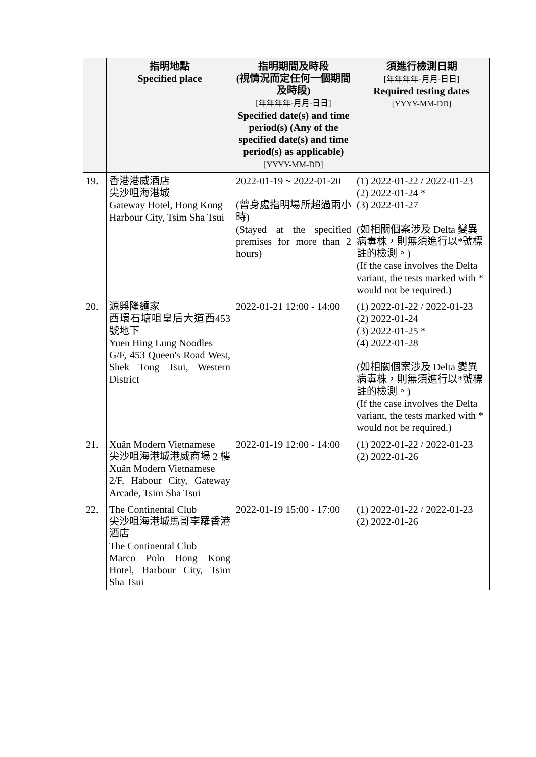| | 指明地點 Specified place | 指明期間及時段 (視情況而定任何一個期間及時段) [年年年年-月月-日日] Specified date(s) and time period(s) (Any of the specified date(s) and time period(s) as applicable) [YYYY-MM-DD] | 須進行檢測日期 [年年年年-月月-日日] Required testing dates [YYYY-MM-DD] |
| --- | --- | --- | --- |
| 19. | 香港港威酒店 尖沙咀海港城 Gateway Hotel, Hong Kong Harbour City, Tsim Sha Tsui | 2022-01-19 ~ 2022-01-20 (曾身處指明場所超過兩小時) (Stayed at the specified premises for more than 2 hours) | (1) 2022-01-22 / 2022-01-23 (2) 2022-01-24 * (3) 2022-01-27 (如相關個案涉及 Delta 變異病毒株，則無須進行以*號標註的檢測。) (If the case involves the Delta variant, the tests marked with * would not be required.) |
| 20. | 源興隆麵家 西環石塘咀皇后大道西453號地下 Yuen Hing Lung Noodles G/F, 453 Queen's Road West, Shek Tong Tsui, Western District | 2022-01-21 12:00 - 14:00 | (1) 2022-01-22 / 2022-01-23 (2) 2022-01-24 (3) 2022-01-25 * (4) 2022-01-28 (如相關個案涉及 Delta 變異病毒株，則無須進行以*號標註的檢測。) (If the case involves the Delta variant, the tests marked with * would not be required.) |
| 21. | Xuân Modern Vietnamese 尖沙咀海港城港威商場 2 樓 Xuân Modern Vietnamese 2/F, Habour City, Gateway Arcade, Tsim Sha Tsui | 2022-01-19 12:00 - 14:00 | (1) 2022-01-22 / 2022-01-23 (2) 2022-01-26 |
| 22. | The Continental Club 尖沙咀海港城馬哥孛羅香港酒店 The Continental Club Marco Polo Hong Kong Hotel, Harbour City, Tsim Sha Tsui | 2022-01-19 15:00 - 17:00 | (1) 2022-01-22 / 2022-01-23 (2) 2022-01-26 |